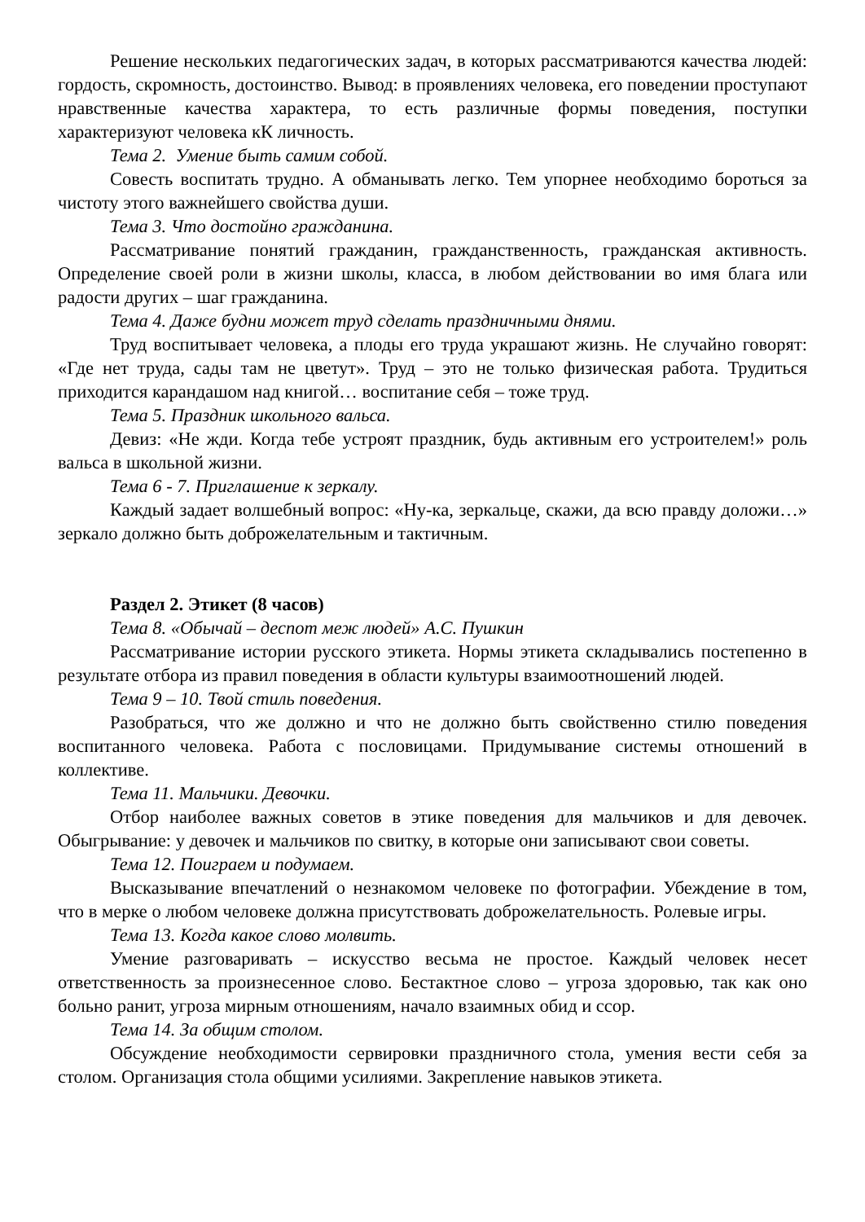Решение нескольких педагогических задач, в которых рассматриваются качества людей: гордость, скромность, достоинство. Вывод: в проявлениях человека, его поведении проступают нравственные качества характера, то есть различные формы поведения, поступки характеризуют человека кК личность.
Тема 2. Умение быть самим собой.
Совесть воспитать трудно. А обманывать легко. Тем упорнее необходимо бороться за чистоту этого важнейшего свойства души.
Тема 3. Что достойно гражданина.
Рассматривание понятий гражданин, гражданственность, гражданская активность. Определение своей роли в жизни школы, класса, в любом действовании во имя блага или радости других – шаг гражданина.
Тема 4. Даже будни может труд сделать праздничными днями.
Труд воспитывает человека, а плоды его труда украшают жизнь. Не случайно говорят: «Где нет труда, сады там не цветут». Труд – это не только физическая работа. Трудиться приходится карандашом над книгой… воспитание себя – тоже труд.
Тема 5. Праздник школьного вальса.
Девиз: «Не жди. Когда тебе устроят праздник, будь активным его устроителем!» роль вальса в школьной жизни.
Тема 6 - 7. Приглашение к зеркалу.
Каждый задает волшебный вопрос: «Ну-ка, зеркальце, скажи, да всю правду доложи…» зеркало должно быть доброжелательным и тактичным.
Раздел 2. Этикет (8 часов)
Тема 8. «Обычай – деспот меж людей» А.С. Пушкин
Рассматривание истории русского этикета. Нормы этикета складывались постепенно в результате отбора из правил поведения в области культуры взаимоотношений людей.
Тема 9 – 10. Твой стиль поведения.
Разобраться, что же должно и что не должно быть свойственно стилю поведения воспитанного человека. Работа с пословицами. Придумывание системы отношений в коллективе.
Тема 11. Мальчики. Девочки.
Отбор наиболее важных советов в этике поведения для мальчиков и для девочек. Обыгрывание: у девочек и мальчиков по свитку, в которые они записывают свои советы.
Тема 12. Поиграем и подумаем.
Высказывание впечатлений о незнакомом человеке по фотографии. Убеждение в том, что в мерке о любом человеке должна присутствовать доброжелательность. Ролевые игры.
Тема 13. Когда какое слово молвить.
Умение разговаривать – искусство весьма не простое. Каждый человек несет ответственность за произнесенное слово. Бестактное слово – угроза здоровью, так как оно больно ранит, угроза мирным отношениям, начало взаимных обид и ссор.
Тема 14. За общим столом.
Обсуждение необходимости сервировки праздничного стола, умения вести себя за столом. Организация стола общими усилиями. Закрепление навыков этикета.